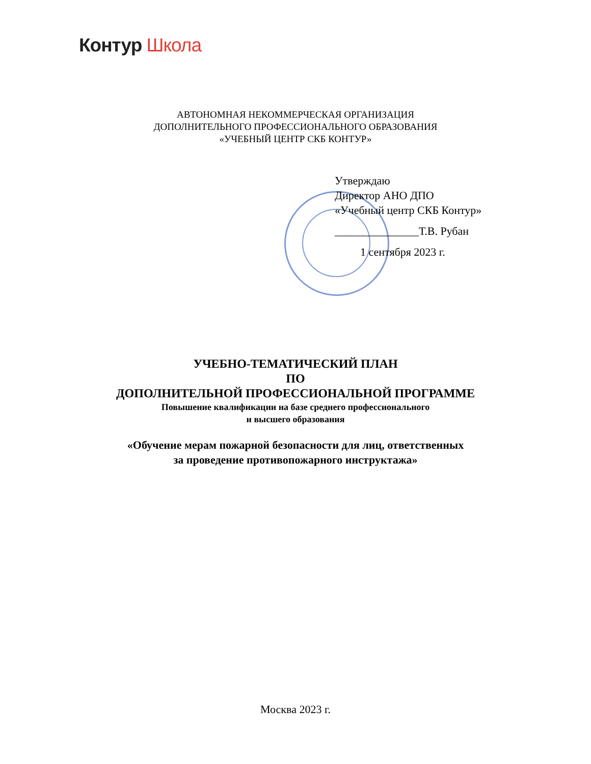Контур Школа
АВТОНОМНАЯ НЕКОММЕРЧЕСКАЯ ОРГАНИЗАЦИЯ
ДОПОЛНИТЕЛЬНОГО ПРОФЕССИОНАЛЬНОГО ОБРАЗОВАНИЯ
«УЧЕБНЫЙ ЦЕНТР СКБ КОНТУР»
Утверждаю
Директор АНО ДПО
«Учебный центр СКБ Контур»
_______________Т.В. Рубан
1 сентября 2023 г.
УЧЕБНО-ТЕМАТИЧЕСКИЙ ПЛАН
ПО
ДОПОЛНИТЕЛЬНОЙ ПРОФЕССИОНАЛЬНОЙ ПРОГРАММЕ
Повышение квалификации на базе среднего профессионального
и высшего образования
«Обучение мерам пожарной безопасности для лиц, ответственных
за проведение противопожарного инструктажа»
Москва 2023 г.